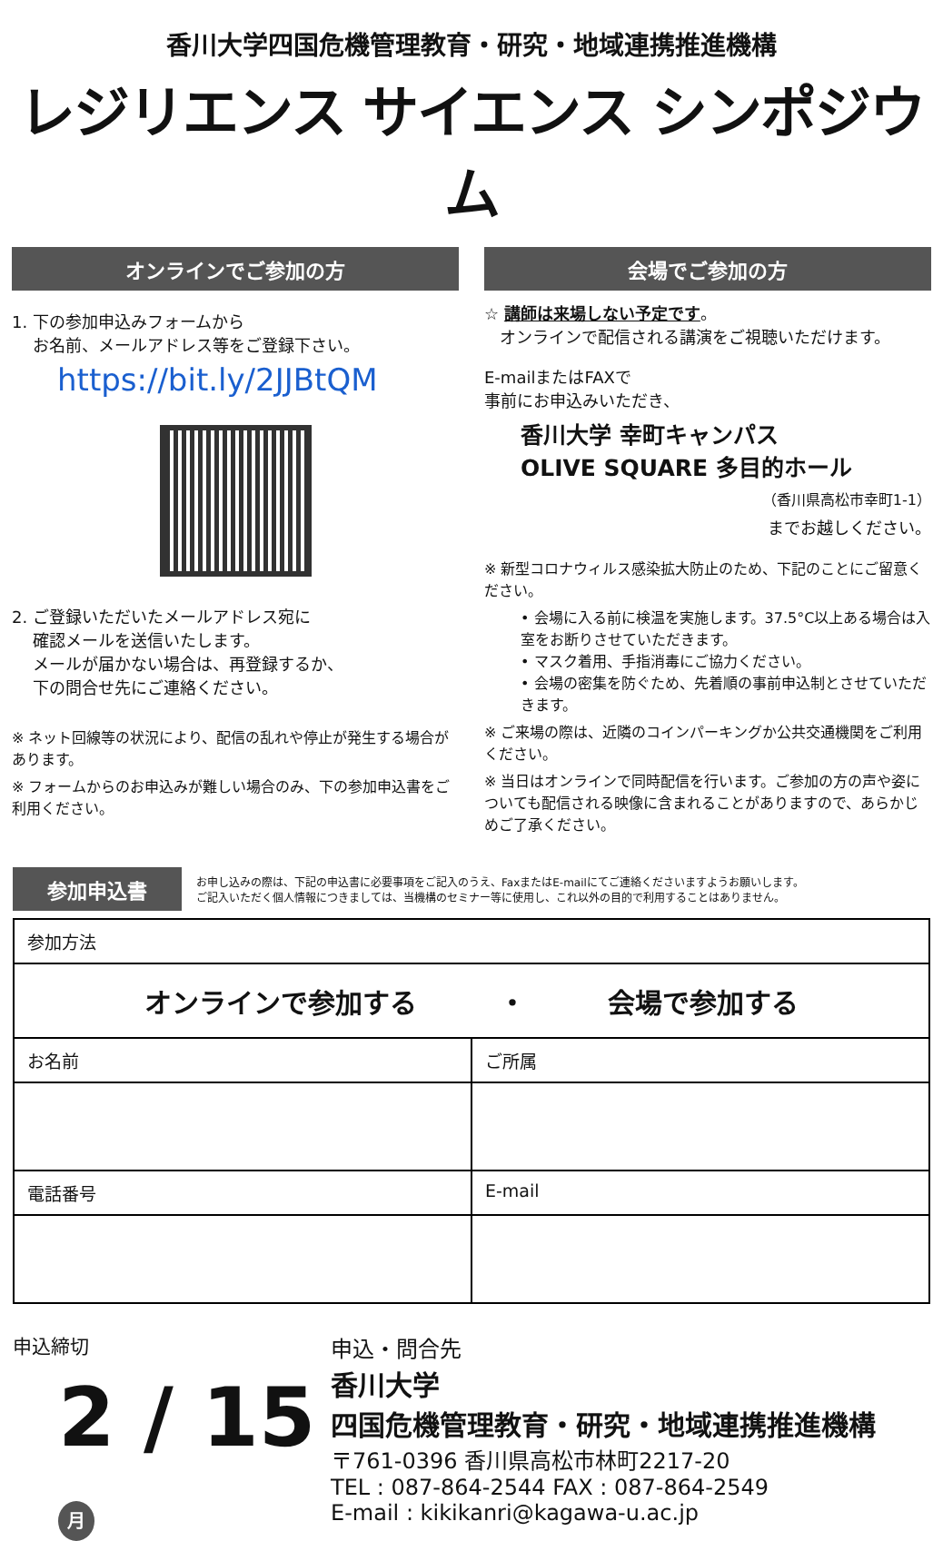香川大学四国危機管理教育・研究・地域連携推進機構
レジリエンス サイエンス シンポジウム
オンラインでご参加の方
1. 下の参加申込みフォームから
お名前、メールアドレス等をご登録下さい。
https://bit.ly/2JJBtQM
2. ご登録いただいたメールアドレス宛に
確認メールを送信いたします。
メールが届かない場合は、再登録するか、
下の問合せ先にご連絡ください。
※ ネット回線等の状況により、配信の乱れや停止が発生する場合があります。
※ フォームからのお申込みが難しい場合のみ、下の参加申込書をご利用ください。
会場でご参加の方
☆ 講師は来場しない予定です。
オンラインで配信される講演をご視聴いただけます。
E-mailまたはFAXで
事前にお申込みいただき、
香川大学 幸町キャンパス
OLIVE SQUARE 多目的ホール
（香川県高松市幸町1-1）
までお越しください。
※ 新型コロナウィルス感染拡大防止のため、下記のことにご留意ください。
• 会場に入る前に検温を実施します。37.5°C以上ある場合は入室をお断りさせていただきます。
• マスク着用、手指消毒にご協力ください。
• 会場の密集を防ぐため、先着順の事前申込制とさせていただきます。
※ ご来場の際は、近隣のコインパーキングか公共交通機関をご利用ください。
※ 当日はオンラインで同時配信を行います。ご参加の方の声や姿についても配信される映像に含まれることがありますので、あらかじめご了承ください。
参加申込書
お申し込みの際は、下記の申込書に必要事項をご記入のうえ、FaxまたはE-mailにてご連絡くださいますようお願いします。
ご記入いただく個人情報につきましては、当機構のセミナー等に使用し、これ以外の目的で利用することはありません。
| 参加方法 | |
| オンラインで参加する ・ 会場で参加する | |
| お名前 | ご所属 |
| 電話番号 | E-mail |
申込締切
2 / 15 月
申込・問合先
香川大学
四国危機管理教育・研究・地域連携推進機構
〒761-0396 香川県高松市林町2217-20
TEL : 087-864-2544 FAX : 087-864-2549
E-mail : kikikanri@kagawa-u.ac.jp